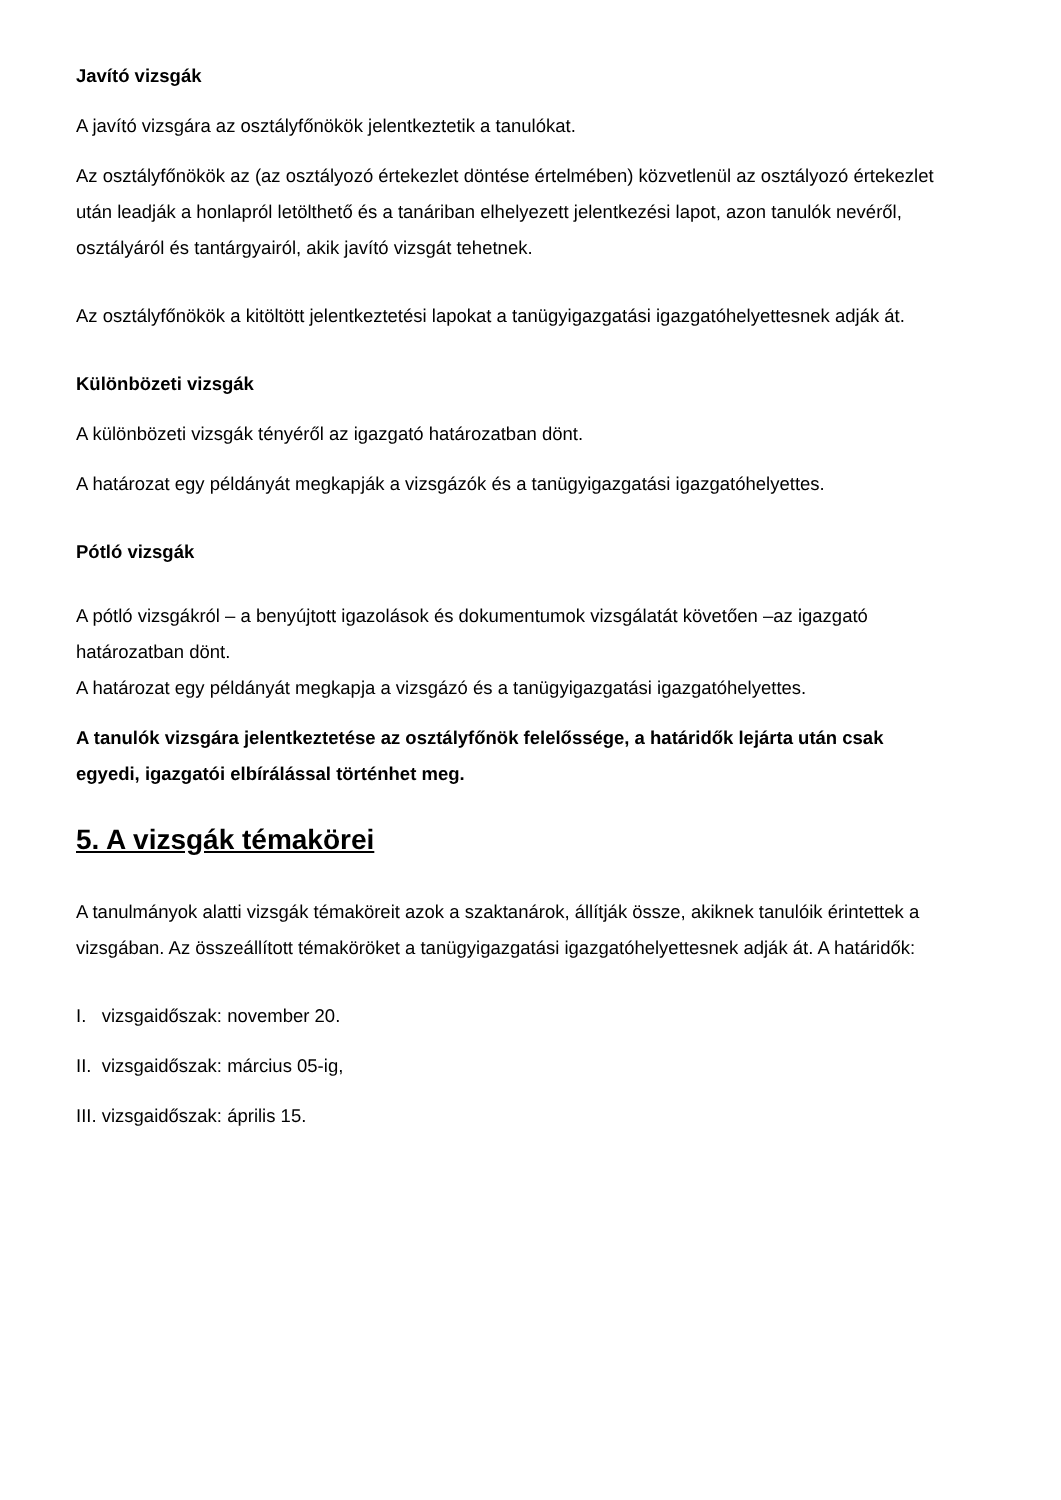Javító vizsgák
A javító vizsgára az osztályfőnökök jelentkeztetik a tanulókat.
Az osztályfőnökök az (az osztályozó értekezlet döntése értelmében) közvetlenül az osztályozó értekezlet után leadják a honlapról letölthető és a tanáriban elhelyezett jelentkezési lapot, azon tanulók nevéről, osztályáról és tantárgyairól, akik javító vizsgát tehetnek.
Az osztályfőnökök a kitöltött jelentkeztetési lapokat a tanügyigazgatási igazgatóhelyettesnek adják át.
Különbözeti vizsgák
A különbözeti vizsgák tényéről az igazgató határozatban dönt.
A határozat egy példányát megkapják a vizsgázók és a tanügyigazgatási igazgatóhelyettes.
Pótló vizsgák
A pótló vizsgákról – a benyújtott igazolások és dokumentumok vizsgálatát követően –az igazgató határozatban dönt.
A határozat egy példányát megkapja a vizsgázó és a tanügyigazgatási igazgatóhelyettes.
A tanulók vizsgára jelentkeztetése az osztályfőnök felelőssége, a határidők lejárta után csak egyedi, igazgatói elbírálással történhet meg.
5. A vizsgák témakörei
A tanulmányok alatti vizsgák témaköreit azok a szaktanárok, állítják össze, akiknek tanulóik érintettek a vizsgában. Az összeállított témaköröket a tanügyigazgatási igazgatóhelyettesnek adják át. A határidők:
I. vizsgaidőszak: november 20.
II. vizsgaidőszak: március 05-ig,
III. vizsgaidőszak: április 15.